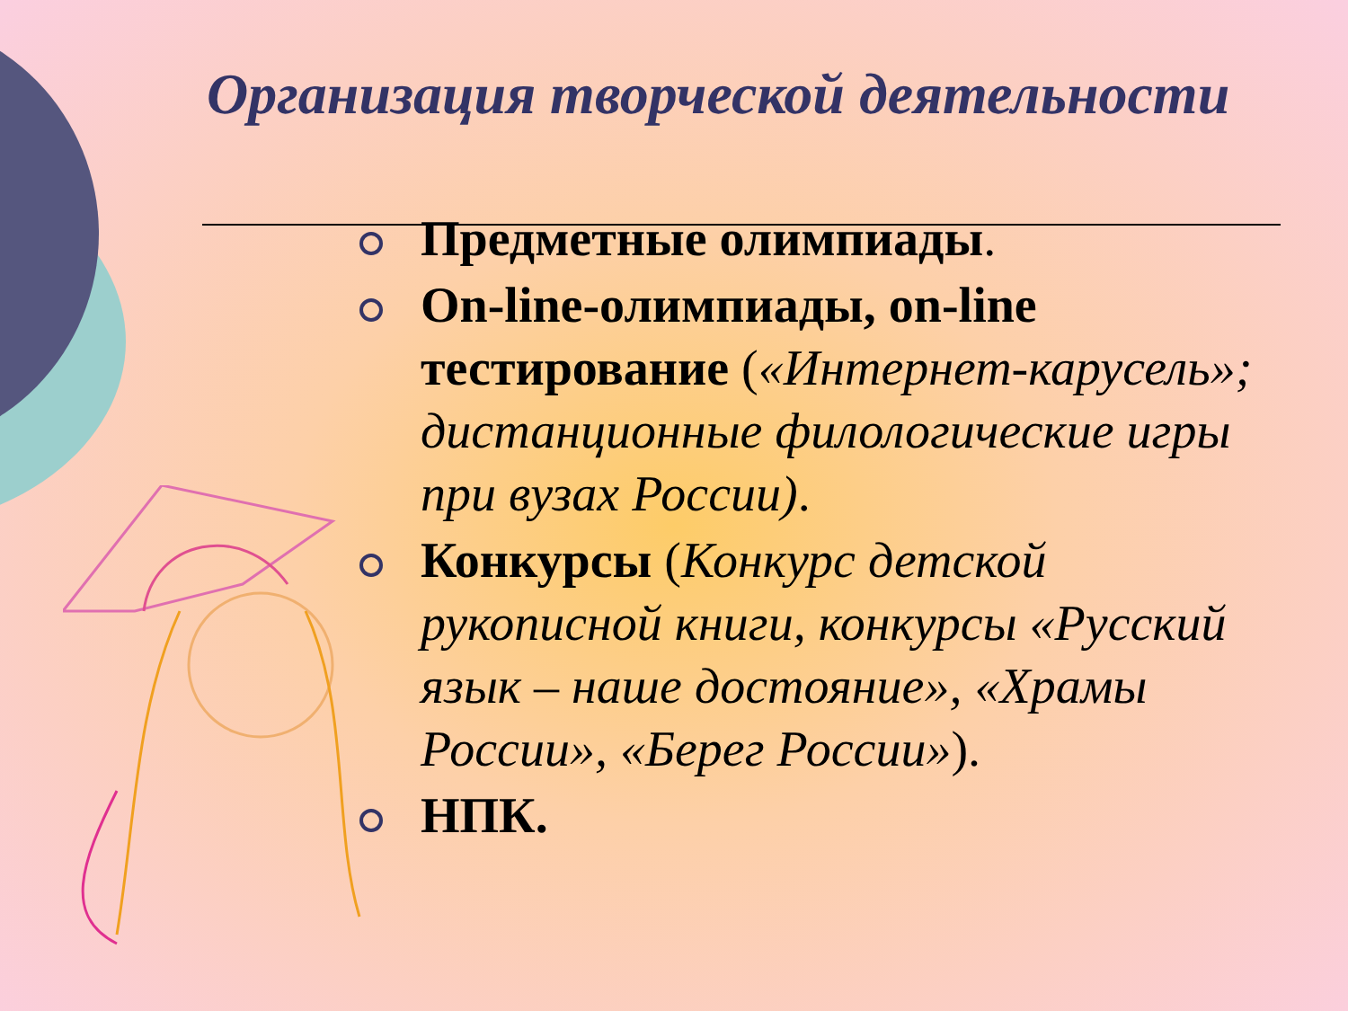Организация творческой деятельности
Предметные олимпиады.
On-line-олимпиады, on-line тестирование («Интернет-карусель»; дистанционные филологические игры при вузах России).
Конкурсы (Конкурс детской рукописной книги, конкурсы «Русский язык – наше достояние», «Храмы России», «Берег России»).
НПК.